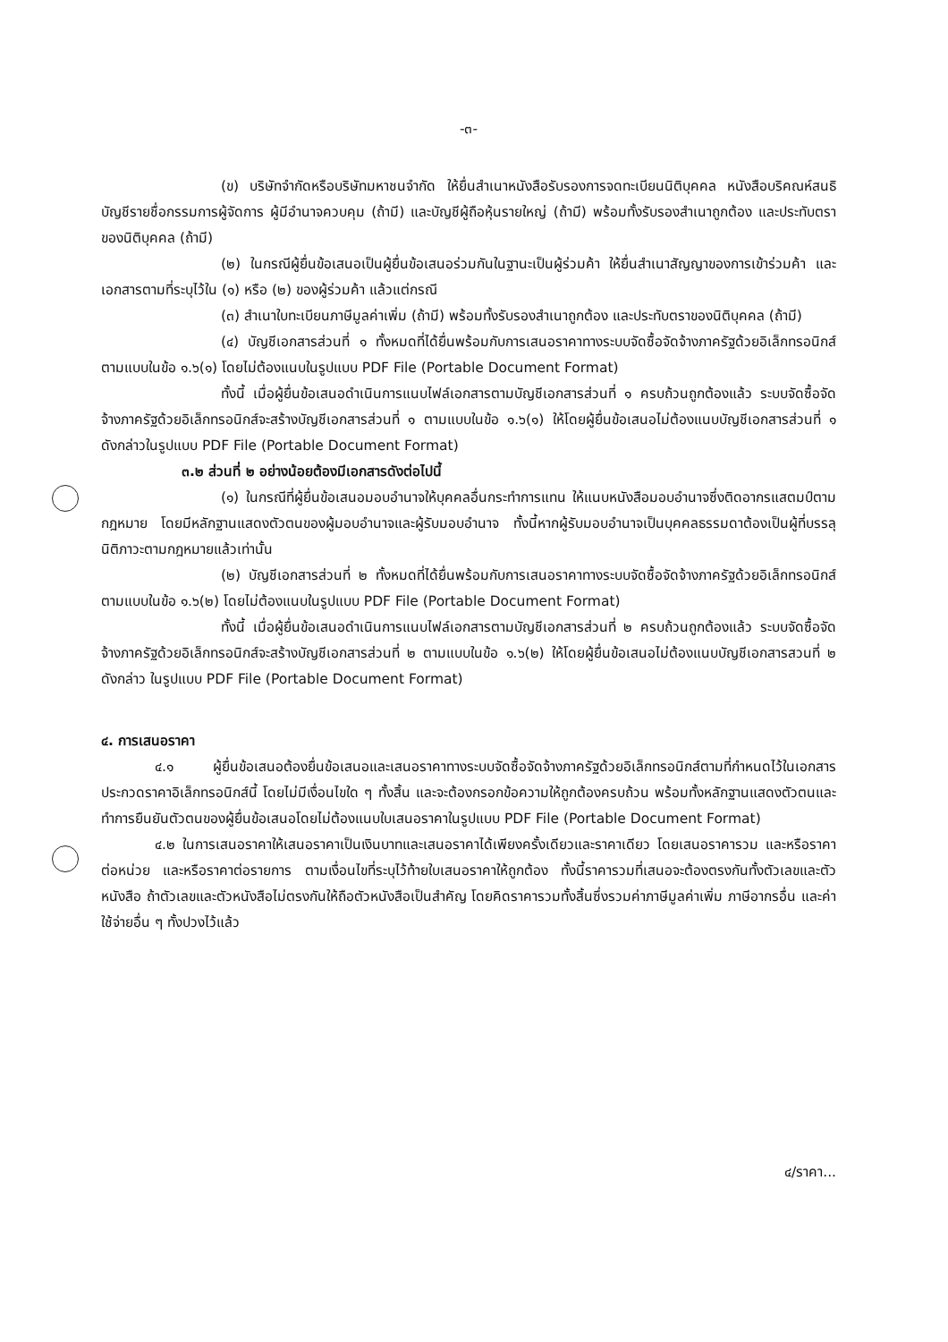-๓-
(ข) บริษัทจำกัดหรือบริษัทมหาชนจำกัด ให้ยื่นสำเนาหนังสือรับรองการจดทะเบียนนิติบุคคล หนังสือบริคณห์สนธิ บัญชีรายชื่อกรรมการผู้จัดการ ผู้มีอำนาจควบคุม (ถ้ามี) และบัญชีผู้ถือหุ้นรายใหญ่ (ถ้ามี) พร้อมทั้งรับรองสำเนาถูกต้อง และประทับตราของนิติบุคคล (ถ้ามี)
(๒) ในกรณีผู้ยื่นข้อเสนอเป็นผู้ยื่นข้อเสนอร่วมกันในฐานะเป็นผู้ร่วมค้า ให้ยื่นสำเนาสัญญาของการเข้าร่วมค้า และเอกสารตามที่ระบุไว้ใน (๑) หรือ (๒) ของผู้ร่วมค้า แล้วแต่กรณี
(๓) สำเนาใบทะเบียนภาษีมูลค่าเพิ่ม (ถ้ามี) พร้อมทั้งรับรองสำเนาถูกต้อง และประทับตราของนิติบุคคล (ถ้ามี)
(๔) บัญชีเอกสารส่วนที่ ๑ ทั้งหมดที่ได้ยื่นพร้อมกับการเสนอราคาทางระบบจัดซื้อจัดจ้างภาครัฐด้วยอิเล็กทรอนิกส์ตามแบบในข้อ ๑.๖(๑) โดยไม่ต้องแนบในรูปแบบ PDF File (Portable Document Format)
ทั้งนี้ เมื่อผู้ยื่นข้อเสนอดำเนินการแนบไฟล์เอกสารตามบัญชีเอกสารส่วนที่ ๑ ครบถ้วนถูกต้องแล้ว ระบบจัดซื้อจัดจ้างภาครัฐด้วยอิเล็กทรอนิกส์จะสร้างบัญชีเอกสารส่วนที่ ๑ ตามแบบในข้อ ๑.๖(๑) ให้โดยผู้ยื่นข้อเสนอไม่ต้องแนบบัญชีเอกสารส่วนที่ ๑ ดังกล่าวในรูปแบบ PDF File (Portable Document Format)
๓.๒ ส่วนที่ ๒ อย่างน้อยต้องมีเอกสารดังต่อไปนี้
(๑) ในกรณีที่ผู้ยื่นข้อเสนอมอบอำนาจให้บุคคลอื่นกระทำการแทน ให้แนบหนังสือมอบอำนาจซึ่งติดอากรแสตมป์ตามกฎหมาย โดยมีหลักฐานแสดงตัวตนของผู้มอบอำนาจและผู้รับมอบอำนาจ ทั้งนี้หากผู้รับมอบอำนาจเป็นบุคคลธรรมดาต้องเป็นผู้ที่บรรลุนิติภาวะตามกฎหมายแล้วเท่านั้น
(๒) บัญชีเอกสารส่วนที่ ๒ ทั้งหมดที่ได้ยื่นพร้อมกับการเสนอราคาทางระบบจัดซื้อจัดจ้างภาครัฐด้วยอิเล็กทรอนิกส์ ตามแบบในข้อ ๑.๖(๒) โดยไม่ต้องแนบในรูปแบบ PDF File (Portable Document Format)
ทั้งนี้ เมื่อผู้ยื่นข้อเสนอดำเนินการแนบไฟล์เอกสารตามบัญชีเอกสารส่วนที่ ๒ ครบถ้วนถูกต้องแล้ว ระบบจัดซื้อจัดจ้างภาครัฐด้วยอิเล็กทรอนิกส์จะสร้างบัญชีเอกสารส่วนที่ ๒ ตามแบบในข้อ ๑.๖(๒) ให้โดยผู้ยื่นข้อเสนอไม่ต้องแนบบัญชีเอกสารสวนที่ ๒ ดังกล่าว ในรูปแบบ PDF File (Portable Document Format)
๔. การเสนอราคา
๔.๑ ผู้ยื่นข้อเสนอต้องยื่นข้อเสนอและเสนอราคาทางระบบจัดซื้อจัดจ้างภาครัฐด้วยอิเล็กทรอนิกส์ตามที่กำหนดไว้ในเอกสารประกวดราคาอิเล็กทรอนิกส์นี้ โดยไม่มีเงื่อนไขใด ๆ ทั้งสิ้น และจะต้องกรอกข้อความให้ถูกต้องครบถ้วน พร้อมทั้งหลักฐานแสดงตัวตนและทำการยืนยันตัวตนของผู้ยื่นข้อเสนอโดยไม่ต้องแนบใบเสนอราคาในรูปแบบ PDF File (Portable Document Format)
๔.๒ ในการเสนอราคาให้เสนอราคาเป็นเงินบาทและเสนอราคาได้เพียงครั้งเดียวและราคาเดียว โดยเสนอราคารวม และหรือราคาต่อหน่วย และหรือราคาต่อรายการ ตามเงื่อนไขที่ระบุไว้ท้ายใบเสนอราคาให้ถูกต้อง ทั้งนี้ราคารวมที่เสนอจะต้องตรงกันทั้งตัวเลขและตัวหนังสือ ถ้าตัวเลขและตัวหนังสือไม่ตรงกันให้ถือตัวหนังสือเป็นสำคัญ โดยคิดราคารวมทั้งสิ้นซึ่งรวมค่าภาษีมูลค่าเพิ่ม ภาษีอากรอื่น และค่าใช้จ่ายอื่น ๆ ทั้งปวงไว้แล้ว
๔/ราคา...